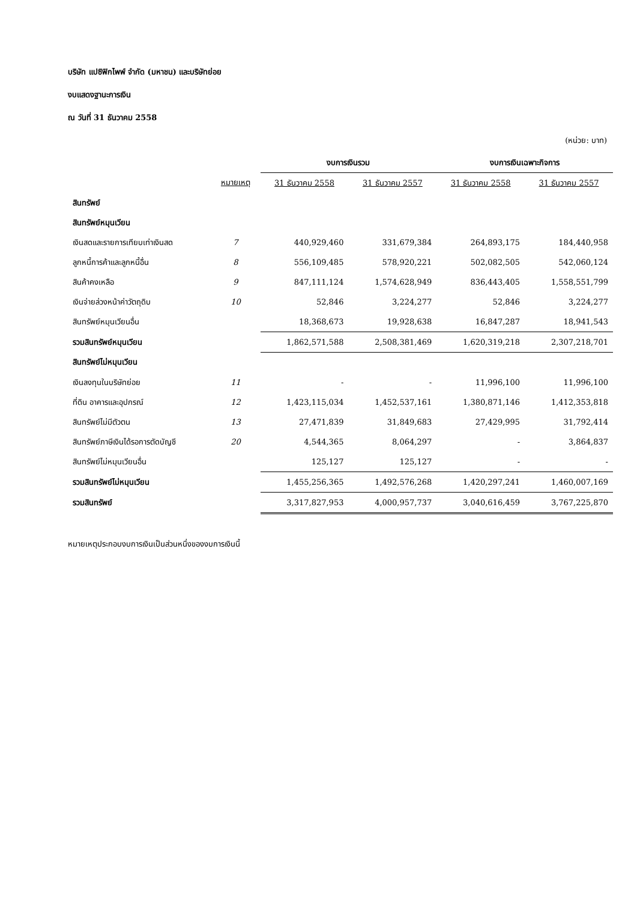บริษัท แปซิฟิกไพพ์ จำกัด (มหาชน) และบริษัทย่อย
งบแสดงฐานะการเงิน
ณ วันที่ 31 ธันวาคม 2558
(หน่วย: บาท)
| | | งบการเงินรวม | | งบการเงินเฉพาะกิจการ | |
| --- | --- | --- | --- | --- | --- |
| | หมายเหตุ | 31 ธันวาคม 2558 | 31 ธันวาคม 2557 | 31 ธันวาคม 2558 | 31 ธันวาคม 2557 |
| สินทรัพย์ | | | | | |
| สินทรัพย์หมุนเวียน | | | | | |
| เงินสดและรายการเทียบเท่าเงินสด | 7 | 440,929,460 | 331,679,384 | 264,893,175 | 184,440,958 |
| ลูกหนี้การค้าและลูกหนี้อื่น | 8 | 556,109,485 | 578,920,221 | 502,082,505 | 542,060,124 |
| สินค้าคงเหลือ | 9 | 847,111,124 | 1,574,628,949 | 836,443,405 | 1,558,551,799 |
| เงินจ่ายล่วงหน้าค่าวัตถุดิบ | 10 | 52,846 | 3,224,277 | 52,846 | 3,224,277 |
| สินทรัพย์หมุนเวียนอื่น | | 18,368,673 | 19,928,638 | 16,847,287 | 18,941,543 |
| รวมสินทรัพย์หมุนเวียน | | 1,862,571,588 | 2,508,381,469 | 1,620,319,218 | 2,307,218,701 |
| สินทรัพย์ไม่หมุนเวียน | | | | | |
| เงินลงทุนในบริษัทย่อย | 11 | - | - | 11,996,100 | 11,996,100 |
| ที่ดิน อาคารและอุปกรณ์ | 12 | 1,423,115,034 | 1,452,537,161 | 1,380,871,146 | 1,412,353,818 |
| สินทรัพย์ไม่มีตัวตน | 13 | 27,471,839 | 31,849,683 | 27,429,995 | 31,792,414 |
| สินทรัพย์ภาษีเงินได้รอการตัดบัญชี | 20 | 4,544,365 | 8,064,297 | - | 3,864,837 |
| สินทรัพย์ไม่หมุนเวียนอื่น | | 125,127 | 125,127 | - | - |
| รวมสินทรัพย์ไม่หมุนเวียน | | 1,455,256,365 | 1,492,576,268 | 1,420,297,241 | 1,460,007,169 |
| รวมสินทรัพย์ | | 3,317,827,953 | 4,000,957,737 | 3,040,616,459 | 3,767,225,870 |
หมายเหตุประกอบงบการเงินเป็นส่วนหนึ่งของงบการเงินนี้